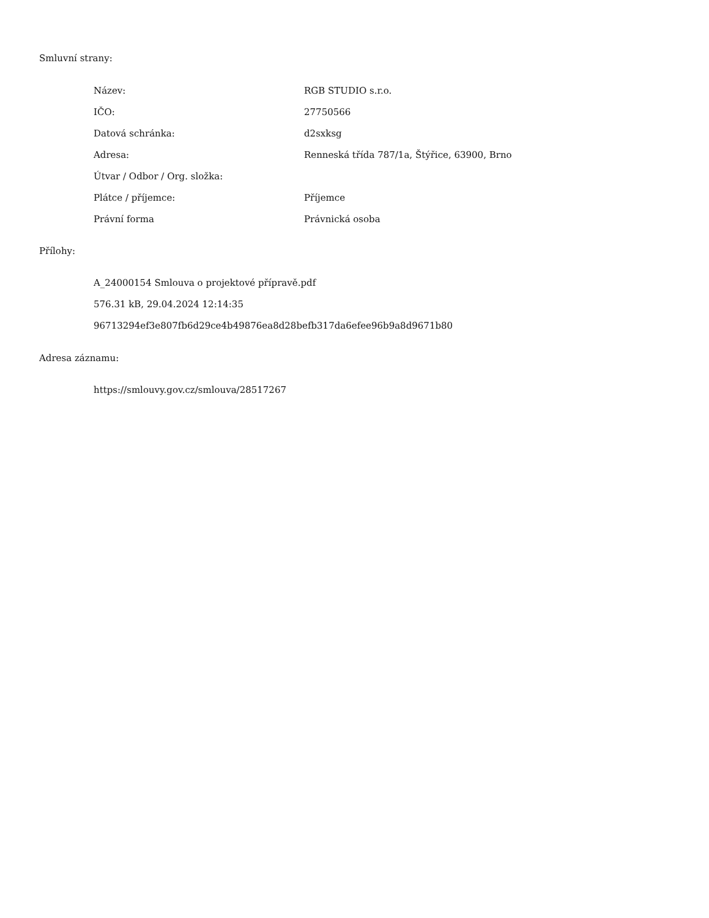Smluvní strany:
| Název: | RGB STUDIO s.r.o. |
| IČO: | 27750566 |
| Datová schránka: | d2sxksg |
| Adresa: | Renneská třída 787/1a, Štýřice, 63900, Brno |
| Útvar / Odbor / Org. složka: | |
| Plátce / příjemce: | Příjemce |
| Právní forma | Právnická osoba |
Přílohy:
A_24000154 Smlouva o projektové přípravě.pdf
576.31 kB, 29.04.2024 12:14:35
96713294ef3e807fb6d29ce4b49876ea8d28befb317da6efee96b9a8d9671b80
Adresa záznamu:
https://smlouvy.gov.cz/smlouva/28517267